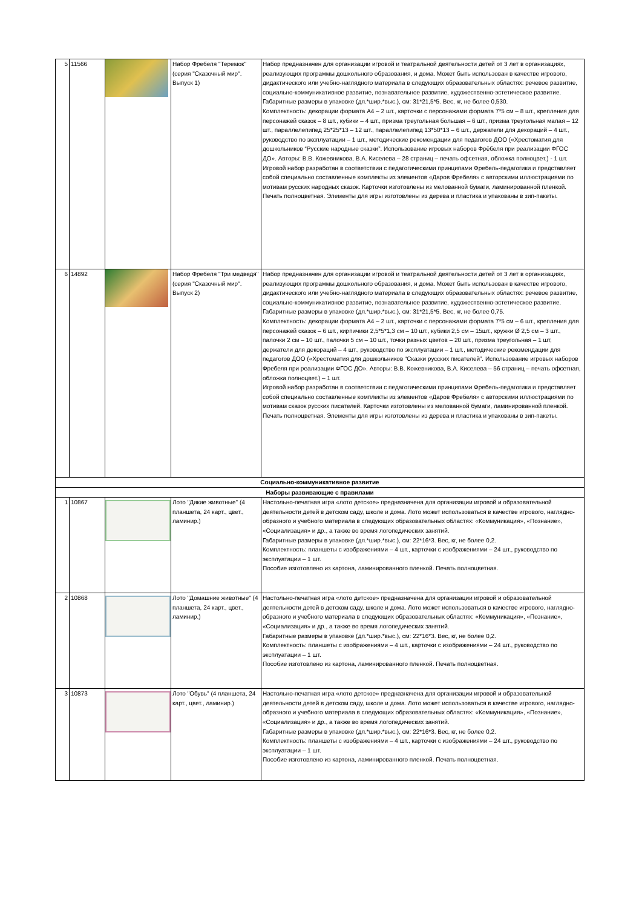| 5 | 11566 | | Набор Фребеля "Теремок" (серия "Сказочный мир". Выпуск 1) | Набор предназначен для организации игровой и театральной деятельности детей от 3 лет в организациях, реализующих программы дошкольного образования, и дома. Может быть использован в качестве игрового, дидактического или учебно-наглядного материала в следующих образовательных областях: речевое развитие, социально-коммуникативное развитие, познавательное развитие, художественно-эстетическое развитие. Габаритные размеры в упаковке (дл.*шир.*выс.), см: 31*21,5*5. Вес, кг, не более 0,530. Комплектность: декорации формата А4 – 2 шт., карточки с персонажами формата 7*5 см – 8 шт., крепления для персонажей сказок – 8 шт., кубики – 4 шт., призма треугольная большая – 6 шт., призма треугольная малая – 12 шт., параллелепипед 25*25*13 – 12 шт., параллелепипед 13*50*13 – 6 шт., держатели для декораций – 4 шт., руководство по эксплуатации – 1 шт., методические рекомендации для педагогов ДОО («Хрестоматия для дошкольников “Русские народные сказки”. Использование игровых наборов Фрёбеля при реализации ФГОС ДО». Авторы: В.В. Кожевникова, В.А. Киселева – 28 страниц – печать офсетная, обложка полноцвет.) - 1 шт. Игровой набор разработан в соответствии с педагогическими принципами Фребель-педагогики и представляет собой специально составленные комплекты из элементов «Даров Фребеля» с авторскими иллюстрациями по мотивам русских народных сказок. Карточки изготовлены из мелованной бумаги, ламинированной пленкой. Печать полноцветная. Элементы для игры изготовлены из дерева и пластика и упакованы в зип-пакеты. |
| 6 | 14892 | | Набор Фребеля "Три медведя" (серия "Сказочный мир". Выпуск 2) | Набор предназначен для организации игровой и театральной деятельности детей от 3 лет в организациях, реализующих программы дошкольного образования, и дома. Может быть использован в качестве игрового, дидактического или учебно-наглядного материала в следующих образовательных областях: речевое развитие, социально-коммуникативное развитие, познавательное развитие, художественно-эстетическое развитие. Габаритные размеры в упаковке (дл.*шир.*выс.), см: 31*21,5*5. Вес, кг, не более 0,75. Комплектность: декорации формата А4 – 2 шт., карточки с персонажами формата 7*5 см – 6 шт., крепления для персонажей сказок – 6 шт., кирпичики 2,5*5*1,3 см – 10 шт., кубики 2,5 см – 15шт., кружки Ø 2,5 см – 3 шт., палочки 2 см – 10 шт., палочки 5 см – 10 шт., точки разных цветов – 20 шт., призма треугольная – 1 шт, держатели для декораций – 4 шт., руководство по эксплуатации – 1 шт., методические рекомендации для педагогов ДОО («Хрестоматия для дошкольников “Сказки русских писателей”. Использование игровых наборов Фребеля при реализации ФГОС ДО». Авторы: В.В. Кожевникова, В.А. Киселева – 56 страниц – печать офсетная, обложка полноцвет.) – 1 шт. Игровой набор разработан в соответствии с педагогическими принципами Фребель-педагогики и представляет собой специально составленные комплекты из элементов «Даров Фребеля» с авторскими иллюстрациями по мотивам сказок русских писателей. Карточки изготовлены из мелованной бумаги, ламинированной пленкой. Печать полноцветная. Элементы для игры изготовлены из дерева и пластика и упакованы в зип-пакеты. |
| Социально-коммуникативное развитие | | | | |
| Наборы развивающие с правилами | | | | |
| 1 | 10867 | | Лото "Дикие животные" (4 планшета, 24 карт., цвет., ламинир.) | Настольно-печатная игра «лото детское» предназначена для организации игровой и образовательной деятельности детей в детском саду, школе и дома. Лото может использоваться в качестве игрового, наглядно-образного и учебного материала в следующих образовательных областях: «Коммуникация», «Познание», «Социализация» и др., а также во время логопедических занятий. Габаритные размеры в упаковке (дл.*шир.*выс.), см: 22*16*3. Вес, кг, не более 0,2. Комплектность: планшеты с изображениями – 4 шт., карточки с изображениями – 24 шт., руководство по эксплуатации – 1 шт. Пособие изготовлено из картона, ламинированного пленкой. Печать полноцветная. |
| 2 | 10868 | | Лото "Домашние животные" (4 планшета, 24 карт., цвет., ламинир.) | Настольно-печатная игра «лото детское» предназначена для организации игровой и образовательной деятельности детей в детском саду, школе и дома. Лото может использоваться в качестве игрового, наглядно-образного и учебного материала в следующих образовательных областях: «Коммуникация», «Познание», «Социализация» и др., а также во время логопедических занятий. Габаритные размеры в упаковке (дл.*шир.*выс.), см: 22*16*3. Вес, кг, не более 0,2. Комплектность: планшеты с изображениями – 4 шт., карточки с изображениями – 24 шт., руководство по эксплуатации – 1 шт. Пособие изготовлено из картона, ламинированного пленкой. Печать полноцветная. |
| 3 | 10873 | | Лото "Обувь" (4 планшета, 24 карт., цвет., ламинир.) | Настольно-печатная игра «лото детское» предназначена для организации игровой и образовательной деятельности детей в детском саду, школе и дома. Лото может использоваться в качестве игрового, наглядно-образного и учебного материала в следующих образовательных областях: «Коммуникация», «Познание», «Социализация» и др., а также во время логопедических занятий. Габаритные размеры в упаковке (дл.*шир.*выс.), см: 22*16*3. Вес, кг, не более 0,2. Комплектность: планшеты с изображениями – 4 шт., карточки с изображениями – 24 шт., руководство по эксплуатации – 1 шт. Пособие изготовлено из картона, ламинированного пленкой. Печать полноцветная. |